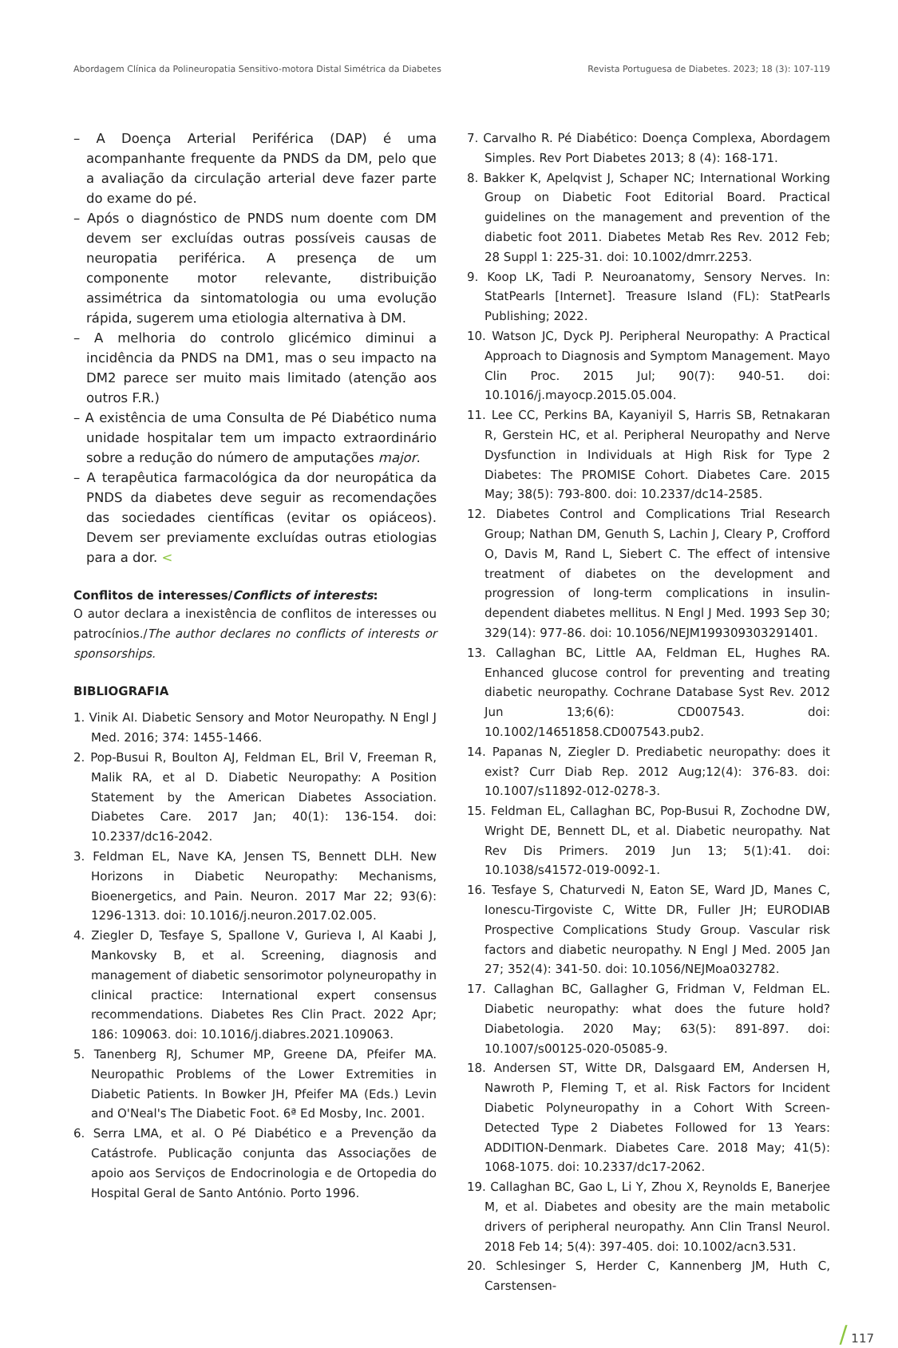Abordagem Clínica da Polineuropatia Sensitivo-motora Distal Simétrica da Diabetes Revista Portuguesa de Diabetes. 2023; 18 (3): 107-119
– A Doença Arterial Periférica (DAP) é uma acompanhante frequente da PNDS da DM, pelo que a avaliação da circulação arterial deve fazer parte do exame do pé.
– Após o diagnóstico de PNDS num doente com DM devem ser excluídas outras possíveis causas de neuropatia periférica. A presença de um componente motor relevante, distribuição assimétrica da sintomatologia ou uma evolução rápida, sugerem uma etiologia alternativa à DM.
– A melhoria do controlo glicémico diminui a incidência da PNDS na DM1, mas o seu impacto na DM2 parece ser muito mais limitado (atenção aos outros F.R.)
– A existência de uma Consulta de Pé Diabético numa unidade hospitalar tem um impacto extraordinário sobre a redução do número de amputações major.
– A terapêutica farmacológica da dor neuropática da PNDS da diabetes deve seguir as recomendações das sociedades científicas (evitar os opiáceos). Devem ser previamente excluídas outras etiologias para a dor. <
Conflitos de interesses/Conflicts of interests:
O autor declara a inexistência de conflitos de interesses ou patrocínios./The author declares no conflicts of interests or sponsorships.
BIBLIOGRAFIA
1. Vinik AI. Diabetic Sensory and Motor Neuropathy. N Engl J Med. 2016; 374: 1455-1466.
2. Pop-Busui R, Boulton AJ, Feldman EL, Bril V, Freeman R, Malik RA, et al D. Diabetic Neuropathy: A Position Statement by the American Diabetes Association. Diabetes Care. 2017 Jan; 40(1): 136-154. doi: 10.2337/dc16-2042.
3. Feldman EL, Nave KA, Jensen TS, Bennett DLH. New Horizons in Diabetic Neuropathy: Mechanisms, Bioenergetics, and Pain. Neuron. 2017 Mar 22; 93(6): 1296-1313. doi: 10.1016/j.neuron.2017.02.005.
4. Ziegler D, Tesfaye S, Spallone V, Gurieva I, Al Kaabi J, Mankovsky B, et al. Screening, diagnosis and management of diabetic sensorimotor polyneuropathy in clinical practice: International expert consensus recommendations. Diabetes Res Clin Pract. 2022 Apr; 186: 109063. doi: 10.1016/j.diabres.2021.109063.
5. Tanenberg RJ, Schumer MP, Greene DA, Pfeifer MA. Neuropathic Problems of the Lower Extremities in Diabetic Patients. In Bowker JH, Pfeifer MA (Eds.) Levin and O'Neal's The Diabetic Foot. 6ª Ed Mosby, Inc. 2001.
6. Serra LMA, et al. O Pé Diabético e a Prevenção da Catástrofe. Publicação conjunta das Associações de apoio aos Serviços de Endocrinologia e de Ortopedia do Hospital Geral de Santo António. Porto 1996.
7. Carvalho R. Pé Diabético: Doença Complexa, Abordagem Simples. Rev Port Diabetes 2013; 8 (4): 168-171.
8. Bakker K, Apelqvist J, Schaper NC; International Working Group on Diabetic Foot Editorial Board. Practical guidelines on the management and prevention of the diabetic foot 2011. Diabetes Metab Res Rev. 2012 Feb; 28 Suppl 1: 225-31. doi: 10.1002/dmrr.2253.
9. Koop LK, Tadi P. Neuroanatomy, Sensory Nerves. In: StatPearls [Internet]. Treasure Island (FL): StatPearls Publishing; 2022.
10. Watson JC, Dyck PJ. Peripheral Neuropathy: A Practical Approach to Diagnosis and Symptom Management. Mayo Clin Proc. 2015 Jul; 90(7): 940-51. doi: 10.1016/j.mayocp.2015.05.004.
11. Lee CC, Perkins BA, Kayaniyil S, Harris SB, Retnakaran R, Gerstein HC, et al. Peripheral Neuropathy and Nerve Dysfunction in Individuals at High Risk for Type 2 Diabetes: The PROMISE Cohort. Diabetes Care. 2015 May; 38(5): 793-800. doi: 10.2337/dc14-2585.
12. Diabetes Control and Complications Trial Research Group; Nathan DM, Genuth S, Lachin J, Cleary P, Crofford O, Davis M, Rand L, Siebert C. The effect of intensive treatment of diabetes on the development and progression of long-term complications in insulin-dependent diabetes mellitus. N Engl J Med. 1993 Sep 30; 329(14): 977-86. doi: 10.1056/NEJM199309303291401.
13. Callaghan BC, Little AA, Feldman EL, Hughes RA. Enhanced glucose control for preventing and treating diabetic neuropathy. Cochrane Database Syst Rev. 2012 Jun 13;6(6): CD007543. doi: 10.1002/14651858.CD007543.pub2.
14. Papanas N, Ziegler D. Prediabetic neuropathy: does it exist? Curr Diab Rep. 2012 Aug;12(4): 376-83. doi: 10.1007/s11892-012-0278-3.
15. Feldman EL, Callaghan BC, Pop-Busui R, Zochodne DW, Wright DE, Bennett DL, et al. Diabetic neuropathy. Nat Rev Dis Primers. 2019 Jun 13; 5(1):41. doi: 10.1038/s41572-019-0092-1.
16. Tesfaye S, Chaturvedi N, Eaton SE, Ward JD, Manes C, Ionescu-Tirgoviste C, Witte DR, Fuller JH; EURODIAB Prospective Complications Study Group. Vascular risk factors and diabetic neuropathy. N Engl J Med. 2005 Jan 27; 352(4): 341-50. doi: 10.1056/NEJMoa032782.
17. Callaghan BC, Gallagher G, Fridman V, Feldman EL. Diabetic neuropathy: what does the future hold? Diabetologia. 2020 May; 63(5): 891-897. doi: 10.1007/s00125-020-05085-9.
18. Andersen ST, Witte DR, Dalsgaard EM, Andersen H, Nawroth P, Fleming T, et al. Risk Factors for Incident Diabetic Polyneuropathy in a Cohort With Screen-Detected Type 2 Diabetes Followed for 13 Years: ADDITION-Denmark. Diabetes Care. 2018 May; 41(5): 1068-1075. doi: 10.2337/dc17-2062.
19. Callaghan BC, Gao L, Li Y, Zhou X, Reynolds E, Banerjee M, et al. Diabetes and obesity are the main metabolic drivers of peripheral neuropathy. Ann Clin Transl Neurol. 2018 Feb 14; 5(4): 397-405. doi: 10.1002/acn3.531.
20. Schlesinger S, Herder C, Kannenberg JM, Huth C, Carstensen-
/ 117